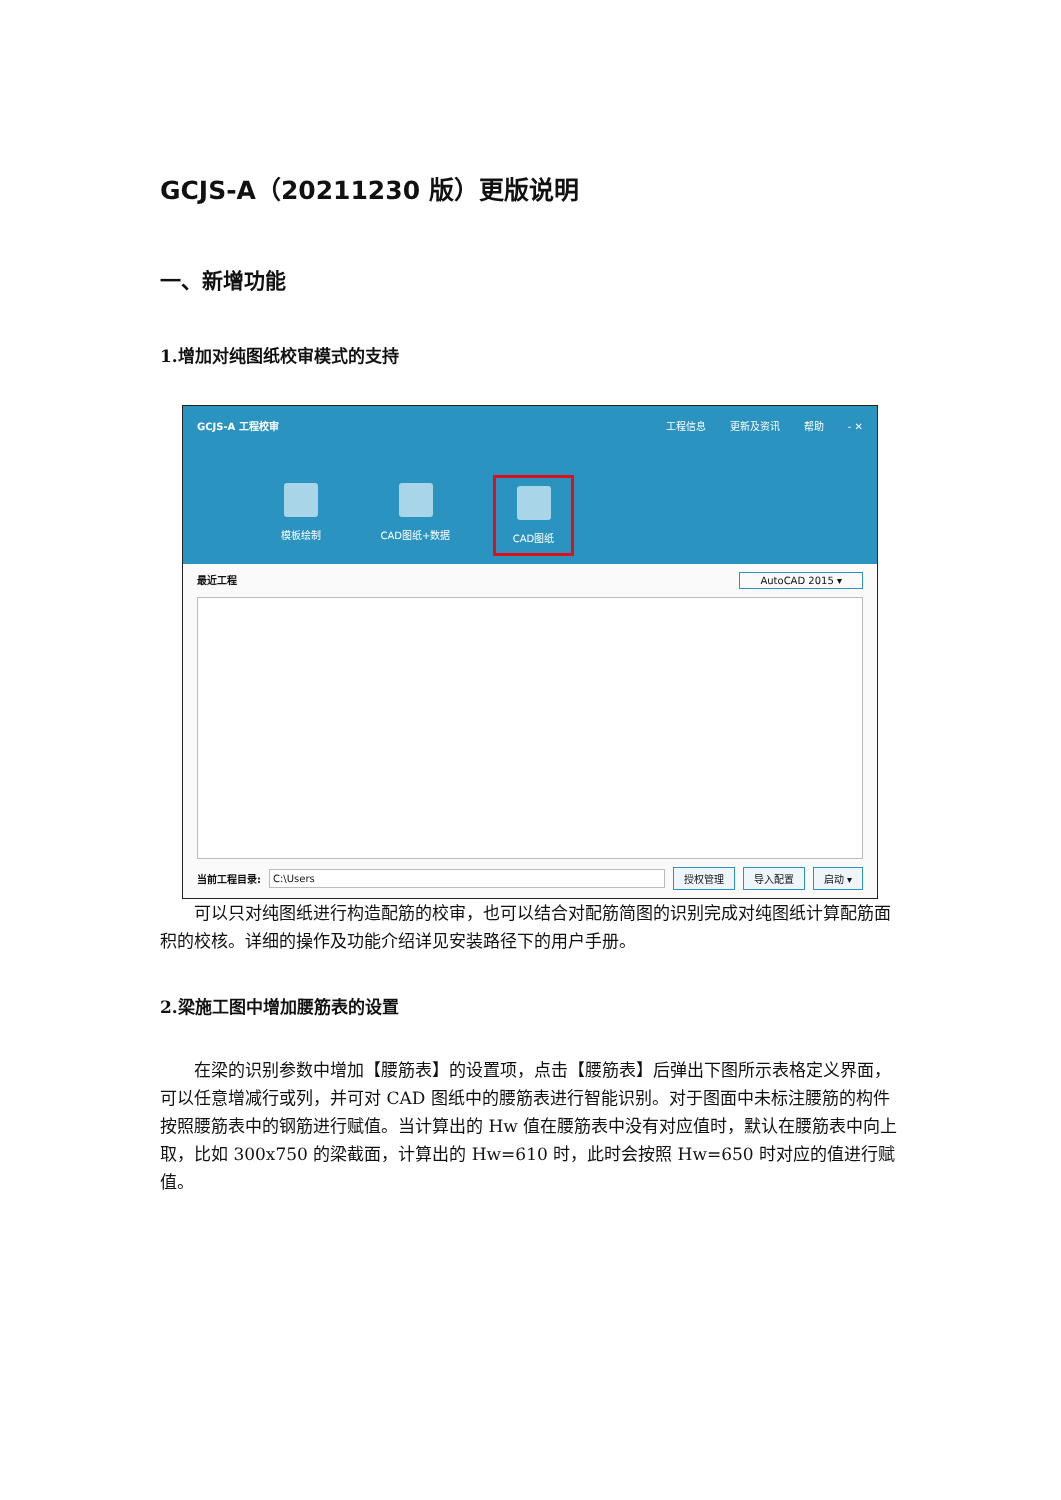GCJS-A（20211230 版）更版说明
一、新增功能
1.增加对纯图纸校审模式的支持
GCJS-A 工程校审 工程信息 更新及资讯 帮助 - ✕
模板绘制 CAD图纸+数据 CAD图纸
最近工程 AutoCAD 2015 ▾
当前工程目录: C:\Users 授权管理 导入配置 启动 ▾
可以只对纯图纸进行构造配筋的校审，也可以结合对配筋简图的识别完成对纯图纸计算配筋面积的校核。详细的操作及功能介绍详见安装路径下的用户手册。
2.梁施工图中增加腰筋表的设置
在梁的识别参数中增加【腰筋表】的设置项，点击【腰筋表】后弹出下图所示表格定义界面，可以任意增减行或列，并可对 CAD 图纸中的腰筋表进行智能识别。对于图面中未标注腰筋的构件按照腰筋表中的钢筋进行赋值。当计算出的 Hw 值在腰筋表中没有对应值时，默认在腰筋表中向上取，比如 300x750 的梁截面，计算出的 Hw=610 时，此时会按照 Hw=650 时对应的值进行赋值。